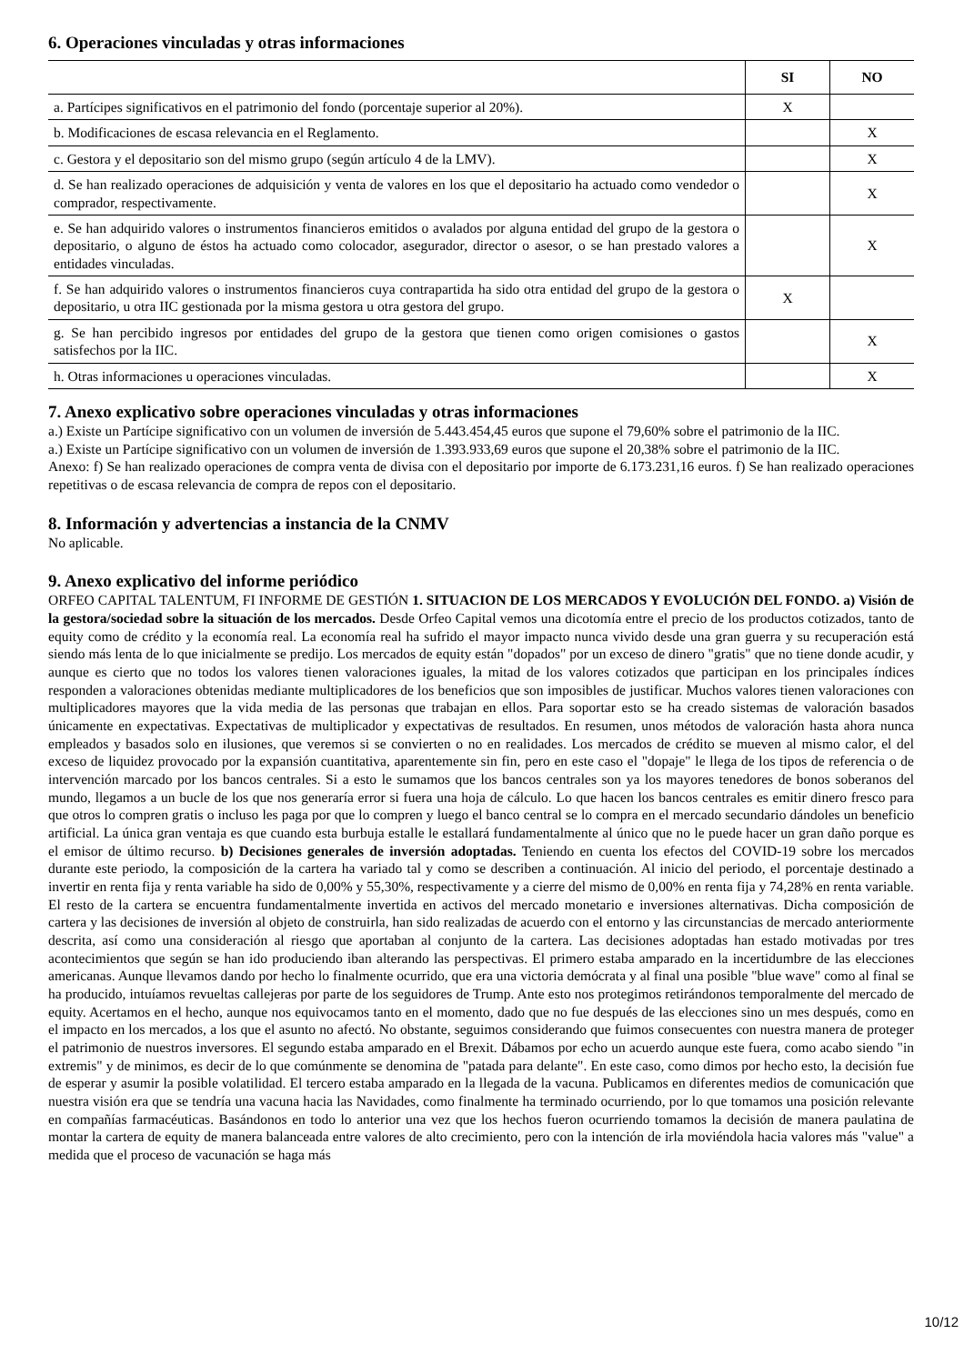6. Operaciones vinculadas y otras informaciones
| | SI | NO |
| --- | --- | --- |
| a. Partícipes significativos en el patrimonio del fondo (porcentaje superior al 20%). | X | |
| b. Modificaciones de escasa relevancia en el Reglamento. | | X |
| c. Gestora y el depositario son del mismo grupo (según artículo 4 de la LMV). | | X |
| d. Se han realizado operaciones de adquisición y venta de valores en los que el depositario ha actuado como vendedor o comprador, respectivamente. | | X |
| e. Se han adquirido valores o instrumentos financieros emitidos o avalados por alguna entidad del grupo de la gestora o depositario, o alguno de éstos ha actuado como colocador, asegurador, director o asesor, o se han prestado valores a entidades vinculadas. | | X |
| f. Se han adquirido valores o instrumentos financieros cuya contrapartida ha sido otra entidad del grupo de la gestora o depositario, u otra IIC gestionada por la misma gestora u otra gestora del grupo. | X | |
| g. Se han percibido ingresos por entidades del grupo de la gestora que tienen como origen comisiones o gastos satisfechos por la IIC. | | X |
| h. Otras informaciones u operaciones vinculadas. | | X |
7. Anexo explicativo sobre operaciones vinculadas y otras informaciones
a.) Existe un Partícipe significativo con un volumen de inversión de 5.443.454,45 euros que supone el 79,60% sobre el patrimonio de la IIC.
a.) Existe un Partícipe significativo con un volumen de inversión de 1.393.933,69 euros que supone el 20,38% sobre el patrimonio de la IIC.
Anexo: f) Se han realizado operaciones de compra venta de divisa con el depositario por importe de 6.173.231,16 euros. f) Se han realizado operaciones repetitivas o de escasa relevancia de compra de repos con el depositario.
8. Información y advertencias a instancia de la CNMV
No aplicable.
9. Anexo explicativo del informe periódico
ORFEO CAPITAL TALENTUM, FI INFORME DE GESTIÓN 1. SITUACION DE LOS MERCADOS Y EVOLUCIÓN DEL FONDO. a) Visión de la gestora/sociedad sobre la situación de los mercados. Desde Orfeo Capital vemos una dicotomía entre el precio de los productos cotizados, tanto de equity como de crédito y la economía real. La economía real ha sufrido el mayor impacto nunca vivido desde una gran guerra y su recuperación está siendo más lenta de lo que inicialmente se predijo. Los mercados de equity están "dopados" por un exceso de dinero "gratis" que no tiene donde acudir, y aunque es cierto que no todos los valores tienen valoraciones iguales, la mitad de los valores cotizados que participan en los principales índices responden a valoraciones obtenidas mediante multiplicadores de los beneficios que son imposibles de justificar. Muchos valores tienen valoraciones con multiplicadores mayores que la vida media de las personas que trabajan en ellos. Para soportar esto se ha creado sistemas de valoración basados únicamente en expectativas. Expectativas de multiplicador y expectativas de resultados. En resumen, unos métodos de valoración hasta ahora nunca empleados y basados solo en ilusiones, que veremos si se convierten o no en realidades. Los mercados de crédito se mueven al mismo calor, el del exceso de liquidez provocado por la expansión cuantitativa, aparentemente sin fin, pero en este caso el "dopaje" le llega de los tipos de referencia o de intervención marcado por los bancos centrales. Si a esto le sumamos que los bancos centrales son ya los mayores tenedores de bonos soberanos del mundo, llegamos a un bucle de los que nos generaría error si fuera una hoja de cálculo. Lo que hacen los bancos centrales es emitir dinero fresco para que otros lo compren gratis o incluso les paga por que lo compren y luego el banco central se lo compra en el mercado secundario dándoles un beneficio artificial. La única gran ventaja es que cuando esta burbuja estalle le estallará fundamentalmente al único que no le puede hacer un gran daño porque es el emisor de último recurso. b) Decisiones generales de inversión adoptadas. Teniendo en cuenta los efectos del COVID-19 sobre los mercados durante este periodo, la composición de la cartera ha variado tal y como se describen a continuación. Al inicio del periodo, el porcentaje destinado a invertir en renta fija y renta variable ha sido de 0,00% y 55,30%, respectivamente y a cierre del mismo de 0,00% en renta fija y 74,28% en renta variable. El resto de la cartera se encuentra fundamentalmente invertida en activos del mercado monetario e inversiones alternativas. Dicha composición de cartera y las decisiones de inversión al objeto de construirla, han sido realizadas de acuerdo con el entorno y las circunstancias de mercado anteriormente descrita, así como una consideración al riesgo que aportaban al conjunto de la cartera. Las decisiones adoptadas han estado motivadas por tres acontecimientos que según se han ido produciendo iban alterando las perspectivas. El primero estaba amparado en la incertidumbre de las elecciones americanas. Aunque llevamos dando por hecho lo finalmente ocurrido, que era una victoria demócrata y al final una posible "blue wave" como al final se ha producido, intuíamos revueltas callejeras por parte de los seguidores de Trump. Ante esto nos protegimos retirándonos temporalmente del mercado de equity. Acertamos en el hecho, aunque nos equivocamos tanto en el momento, dado que no fue después de las elecciones sino un mes después, como en el impacto en los mercados, a los que el asunto no afectó. No obstante, seguimos considerando que fuimos consecuentes con nuestra manera de proteger el patrimonio de nuestros inversores. El segundo estaba amparado en el Brexit. Dábamos por echo un acuerdo aunque este fuera, como acabo siendo "in extremis" y de minimos, es decir de lo que comúnmente se denomina de "patada para delante". En este caso, como dimos por hecho esto, la decisión fue de esperar y asumir la posible volatilidad. El tercero estaba amparado en la llegada de la vacuna. Publicamos en diferentes medios de comunicación que nuestra visión era que se tendría una vacuna hacia las Navidades, como finalmente ha terminado ocurriendo, por lo que tomamos una posición relevante en compañías farmacéuticas. Basándonos en todo lo anterior una vez que los hechos fueron ocurriendo tomamos la decisión de manera paulatina de montar la cartera de equity de manera balanceada entre valores de alto crecimiento, pero con la intención de irla moviéndola hacia valores más "value" a medida que el proceso de vacunación se haga más
10/12